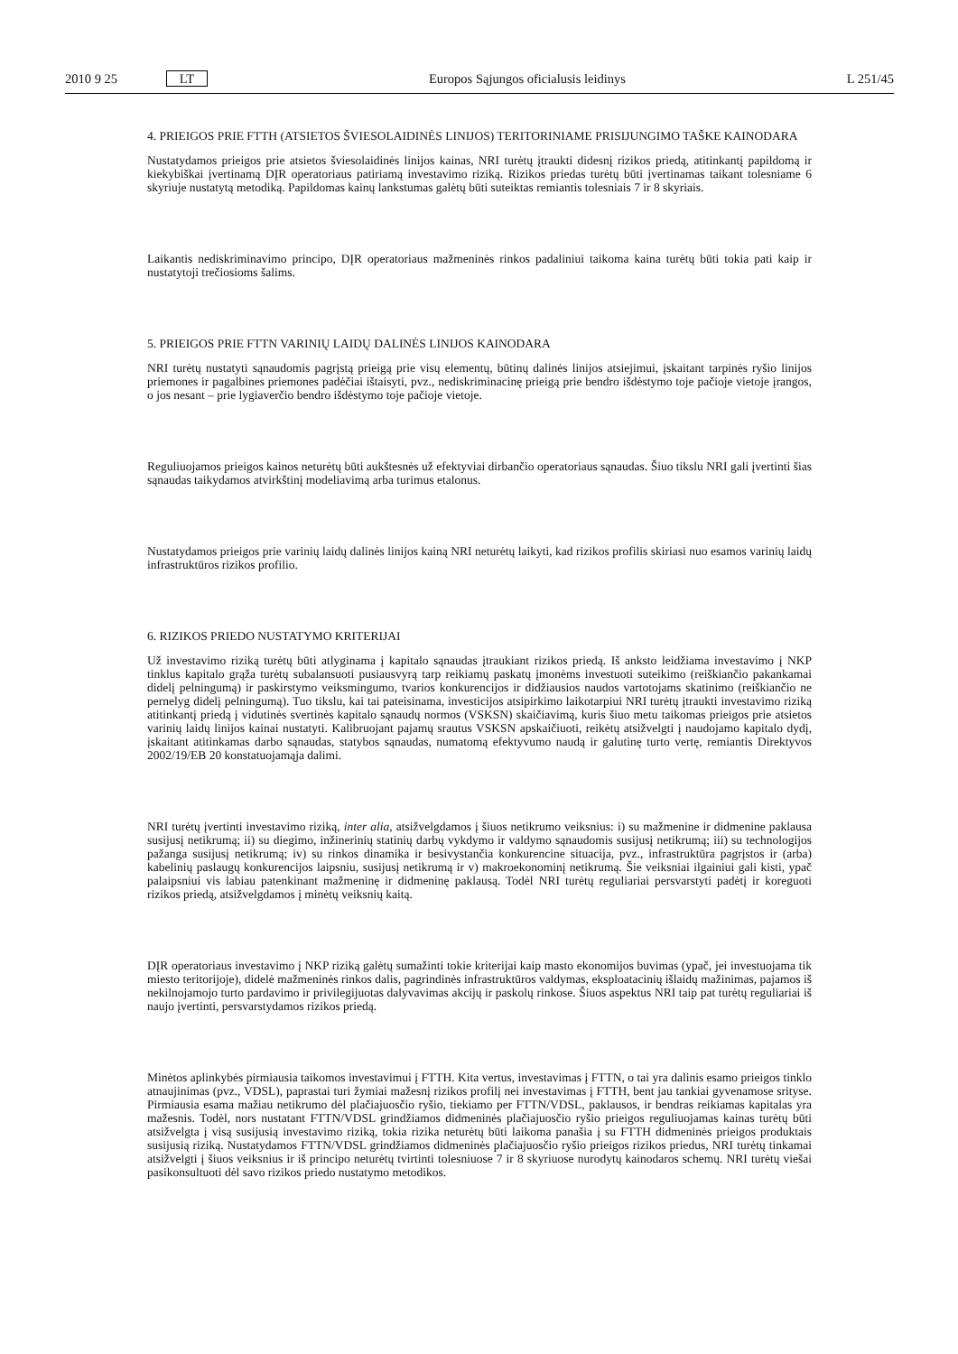2010 9 25 LT Europos Sąjungos oficialusis leidinys L 251/45
4. PRIEIGOS PRIE FTTH (ATSIETOS ŠVIESOLAIDINĖS LINIJOS) TERITORINIAME PRISIJUNGIMO TAŠKE KAINODARA
Nustatydamos prieigos prie atsietos šviesolaidinės linijos kainas, NRI turėtų įtraukti didesnį rizikos priedą, atitinkantį papildomą ir kiekybiškai įvertinamą DĮR operatoriaus patiriamą investavimo riziką. Rizikos priedas turėtų būti įvertinamas taikant tolesniame 6 skyriuje nustatytą metodiką. Papildomas kainų lankstumas galėtų būti suteiktas remiantis tolesniais 7 ir 8 skyriais.
Laikantis nediskriminavimo principo, DĮR operatoriaus mažmeninės rinkos padaliniui taikoma kaina turėtų būti tokia pati kaip ir nustatytoji trečiosioms šalims.
5. PRIEIGOS PRIE FTTN VARINIŲ LAIDŲ DALINĖS LINIJOS KAINODARA
NRI turėtų nustatyti sąnaudomis pagrįstą prieigą prie visų elementų, būtinų dalinės linijos atsiejimui, įskaitant tarpinės ryšio linijos priemones ir pagalbines priemones padėčiai ištaisyti, pvz., nediskriminacinę prieigą prie bendro išdėstymo toje pačioje vietoje įrangos, o jos nesant – prie lygiaverčio bendro išdėstymo toje pačioje vietoje.
Reguliuojamos prieigos kainos neturėtų būti aukštesnės už efektyviai dirbančio operatoriaus sąnaudas. Šiuo tikslu NRI gali įvertinti šias sąnaudas taikydamos atvirkštinį modeliavimą arba turimus etalonus.
Nustatydamos prieigos prie varinių laidų dalinės linijos kainą NRI neturėtų laikyti, kad rizikos profilis skiriasi nuo esamos varinių laidų infrastruktūros rizikos profilio.
6. RIZIKOS PRIEDO NUSTATYMO KRITERIJAI
Už investavimo riziką turėtų būti atlyginama į kapitalo sąnaudas įtraukiant rizikos priedą. Iš anksto leidžiama investavimo į NKP tinklus kapitalo grąža turėtų subalansuoti pusiausvyrą tarp reikiamų paskatų įmonėms investuoti suteikimo (reiškiančio pakankamai didelį pelningumą) ir paskirstymo veiksmingumo, tvarios konkurencijos ir didžiausios naudos vartotojams skatinimo (reiškiančio ne pernelyg didelį pelningumą). Tuo tikslu, kai tai pateisinama, investicijos atsipirkimo laikotarpiui NRI turėtų įtraukti investavimo riziką atitinkantį priedą į vidutinės svertinės kapitalo sąnaudų normos (VSKSN) skaičiavimą, kuris šiuo metu taikomas prieigos prie atsietos varinių laidų linijos kainai nustatyti. Kalibruojant pajamų srautus VSKSN apskaičiuoti, reikėtų atsižvelgti į naudojamo kapitalo dydį, įskaitant atitinkamas darbo sąnaudas, statybos sąnaudas, numatomą efektyvumo naudą ir galutinę turto vertę, remiantis Direktyvos 2002/19/EB 20 konstatuojamąja dalimi.
NRI turėtų įvertinti investavimo riziką, inter alia, atsižvelgdamos į šiuos netikrumo veiksnius: i) su mažmenine ir didmenine paklausa susijusį netikrumą; ii) su diegimo, inžinerinių statinių darbų vykdymo ir valdymo sąnaudomis susijusį netikrumą; iii) su technologijos pažanga susijusį netikrumą; iv) su rinkos dinamika ir besivystančia konkurencine situacija, pvz., infrastruktūra pagrįstos ir (arba) kabelinių paslaugų konkurencijos laipsniu, susijusį netikrumą ir v) makroekonominį netikrumą. Šie veiksniai ilgainiui gali kisti, ypač palaipsniui vis labiau patenkinant mažmeninę ir didmeninę paklausą. Todėl NRI turėtų reguliariai persvarstyti padėtį ir koreguoti rizikos priedą, atsižvelgdamos į minėtų veiksnių kaitą.
DĮR operatoriaus investavimo į NKP riziką galėtų sumažinti tokie kriterijai kaip masto ekonomijos buvimas (ypač, jei investuojama tik miesto teritorijoje), didelė mažmeninės rinkos dalis, pagrindinės infrastruktūros valdymas, eksploatacinių išlaidų mažinimas, pajamos iš nekilnojamojo turto pardavimo ir privilegijuotas dalyvavimas akcijų ir paskolų rinkose. Šiuos aspektus NRI taip pat turėtų reguliariai iš naujo įvertinti, persvarstydamos rizikos priedą.
Minėtos aplinkybės pirmiausia taikomos investavimui į FTTH. Kita vertus, investavimas į FTTN, o tai yra dalinis esamo prieigos tinklo atnaujinimas (pvz., VDSL), paprastai turi žymiai mažesnį rizikos profilį nei investavimas į FTTH, bent jau tankiai gyvenamose srityse. Pirmiausia esama mažiau netikrumo dėl plačiajuosčio ryšio, tiekiamo per FTTN/VDSL, paklausos, ir bendras reikiamas kapitalas yra mažesnis. Todėl, nors nustatant FTTN/VDSL grindžiamos didmeninės plačiajuosčio ryšio prieigos reguliuojamas kainas turėtų būti atsižvelgta į visą susijusią investavimo riziką, tokia rizika neturėtų būti laikoma panašia į su FTTH didmeninės prieigos produktais susijusią riziką. Nustatydamos FTTN/VDSL grindžiamos didmeninės plačiajuosčio ryšio prieigos rizikos priedus, NRI turėtų tinkamai atsižvelgti į šiuos veiksnius ir iš principo neturėtų tvirtinti tolesniuose 7 ir 8 skyriuose nurodytų kainodaros schemų. NRI turėtų viešai pasikonsultuoti dėl savo rizikos priedo nustatymo metodikos.